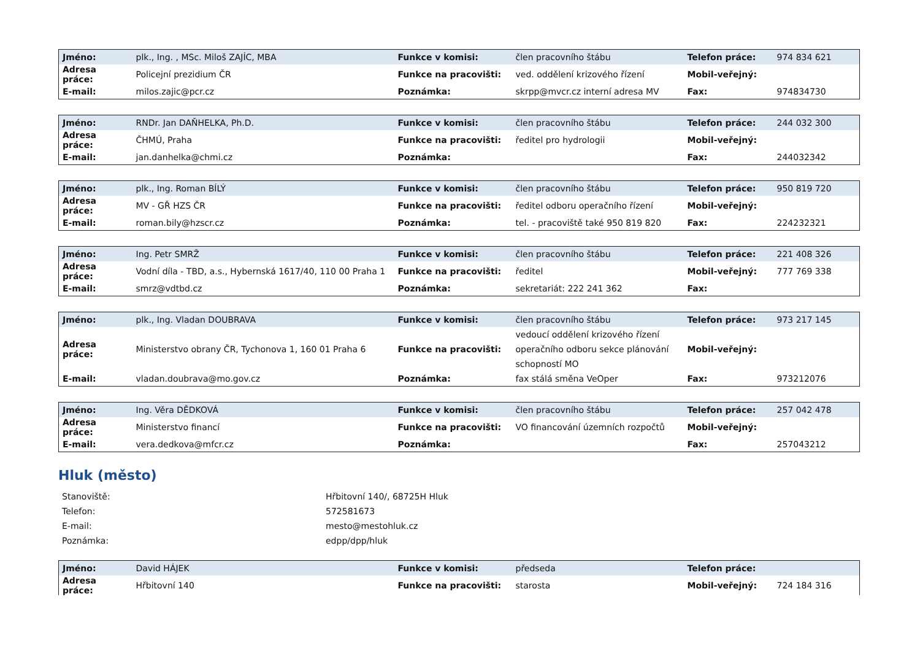| Jméno: | plk., Ing. , MSc. Miloš ZAJÍC, MBA | Funkce v komisi: | člen pracovního štábu | Telefon práce: | 974 834 621 |
| Adresa práce: | Policejní prezidium ČR | Funkce na pracovišti: | ved. oddělení krizového řízení | Mobil-veřejný: | |
| E-mail: | milos.zajic@pcr.cz | Poznámka: | skrpp@mvcr.cz interní adresa MV | Fax: | 974834730 |
| Jméno: | RNDr. Jan DAŇHELKA, Ph.D. | Funkce v komisi: | člen pracovního štábu | Telefon práce: | 244 032 300 |
| Adresa práce: | ČHMÚ, Praha | Funkce na pracovišti: | ředitel pro hydrologii | Mobil-veřejný: | |
| E-mail: | jan.danhelka@chmi.cz | Poznámka: | | Fax: | 244032342 |
| Jméno: | plk., Ing. Roman BÍLÝ | Funkce v komisi: | člen pracovního štábu | Telefon práce: | 950 819 720 |
| Adresa práce: | MV - GŘ HZS ČR | Funkce na pracovišti: | ředitel odboru operačního řízení | Mobil-veřejný: | |
| E-mail: | roman.bily@hzscr.cz | Poznámka: | tel. - pracoviště také 950 819 820 | Fax: | 224232321 |
| Jméno: | Ing. Petr SMRŽ | Funkce v komisi: | člen pracovního štábu | Telefon práce: | 221 408 326 |
| Adresa práce: | Vodní díla - TBD, a.s., Hybernská 1617/40, 110 00 Praha 1 | Funkce na pracovišti: | ředitel | Mobil-veřejný: | 777 769 338 |
| E-mail: | smrz@vdtbd.cz | Poznámka: | sekretariát: 222 241 362 | Fax: | |
| Jméno: | plk., Ing. Vladan DOUBRAVA | Funkce v komisi: | člen pracovního štábu | Telefon práce: | 973 217 145 |
| Adresa práce: | Ministerstvo obrany ČR, Tychonova 1, 160 01 Praha 6 | Funkce na pracovišti: | vedoucí oddělení krizového řízení operačního odboru sekce plánování schopností MO | Mobil-veřejný: | |
| E-mail: | vladan.doubrava@mo.gov.cz | Poznámka: | fax stálá směna VeOper | Fax: | 973212076 |
| Jméno: | Ing. Věra DĚDKOVÁ | Funkce v komisi: | člen pracovního štábu | Telefon práce: | 257 042 478 |
| Adresa práce: | Ministerstvo financí | Funkce na pracovišti: | VO financování územních rozpočtů | Mobil-veřejný: | |
| E-mail: | vera.dedkova@mfcr.cz | Poznámka: | | Fax: | 257043212 |
Hluk (město)
| Stanoviště: | Hřbitovní 140/, 68725H Hluk |
| Telefon: | 572581673 |
| E-mail: | mesto@mestohluk.cz |
| Poznámka: | edpp/dpp/hluk |
| Jméno: | David HÁJEK | Funkce v komisi: | předseda | Telefon práce: | |
| Adresa práce: | Hřbitovní 140 | Funkce na pracovišti: | starosta | Mobil-veřejný: | 724 184 316 |